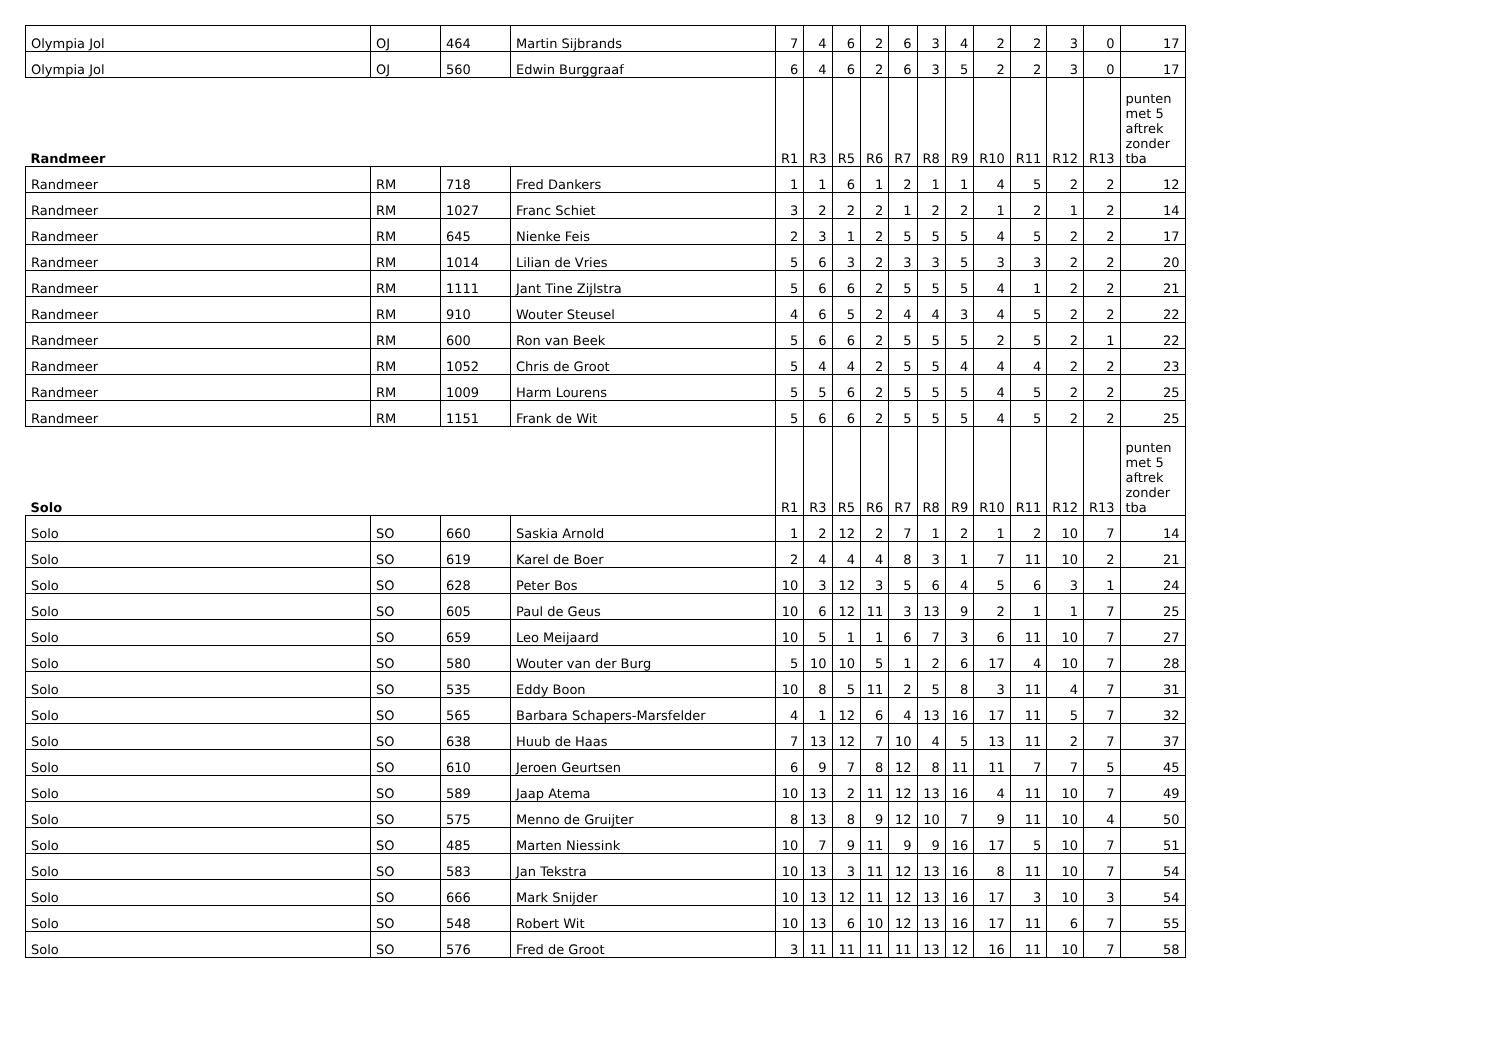| Olympia Jol | OJ | 464 | Martin Sijbrands | 7 | 4 | 6 | 2 | 6 | 3 | 4 | 2 | 2 | 3 | 0 | 17 |
| Olympia Jol | OJ | 560 | Edwin Burggraaf | 6 | 4 | 6 | 2 | 6 | 3 | 5 | 2 | 2 | 3 | 0 | 17 |
| Randmeer | | | | R1 | R3 | R5 | R6 | R7 | R8 | R9 | R10 | R11 | R12 | R13 | punten met 5 aftrek zonder tba |
| Randmeer | RM | 718 | Fred Dankers | 1 | 1 | 6 | 1 | 2 | 1 | 1 | 4 | 5 | 2 | 2 | 12 |
| Randmeer | RM | 1027 | Franc Schiet | 3 | 2 | 2 | 2 | 1 | 2 | 2 | 1 | 2 | 1 | 2 | 14 |
| Randmeer | RM | 645 | Nienke Feis | 2 | 3 | 1 | 2 | 5 | 5 | 5 | 4 | 5 | 2 | 2 | 17 |
| Randmeer | RM | 1014 | Lilian de Vries | 5 | 6 | 3 | 2 | 3 | 3 | 5 | 3 | 3 | 2 | 2 | 20 |
| Randmeer | RM | 1111 | Jant Tine Zijlstra | 5 | 6 | 6 | 2 | 5 | 5 | 5 | 4 | 1 | 2 | 2 | 21 |
| Randmeer | RM | 910 | Wouter Steusel | 4 | 6 | 5 | 2 | 4 | 4 | 3 | 4 | 5 | 2 | 2 | 22 |
| Randmeer | RM | 600 | Ron van Beek | 5 | 6 | 6 | 2 | 5 | 5 | 5 | 2 | 5 | 2 | 1 | 22 |
| Randmeer | RM | 1052 | Chris de Groot | 5 | 4 | 4 | 2 | 5 | 5 | 4 | 4 | 4 | 2 | 2 | 23 |
| Randmeer | RM | 1009 | Harm Lourens | 5 | 5 | 6 | 2 | 5 | 5 | 5 | 4 | 5 | 2 | 2 | 25 |
| Randmeer | RM | 1151 | Frank de Wit | 5 | 6 | 6 | 2 | 5 | 5 | 5 | 4 | 5 | 2 | 2 | 25 |
| Solo | | | | R1 | R3 | R5 | R6 | R7 | R8 | R9 | R10 | R11 | R12 | R13 | punten met 5 aftrek zonder tba |
| Solo | SO | 660 | Saskia Arnold | 1 | 2 | 12 | 2 | 7 | 1 | 2 | 1 | 2 | 10 | 7 | 14 |
| Solo | SO | 619 | Karel de Boer | 2 | 4 | 4 | 4 | 8 | 3 | 1 | 7 | 11 | 10 | 2 | 21 |
| Solo | SO | 628 | Peter Bos | 10 | 3 | 12 | 3 | 5 | 6 | 4 | 5 | 6 | 3 | 1 | 24 |
| Solo | SO | 605 | Paul de Geus | 10 | 6 | 12 | 11 | 3 | 13 | 9 | 2 | 1 | 1 | 7 | 25 |
| Solo | SO | 659 | Leo Meijaard | 10 | 5 | 1 | 1 | 6 | 7 | 3 | 6 | 11 | 10 | 7 | 27 |
| Solo | SO | 580 | Wouter van der Burg | 5 | 10 | 10 | 5 | 1 | 2 | 6 | 17 | 4 | 10 | 7 | 28 |
| Solo | SO | 535 | Eddy Boon | 10 | 8 | 5 | 11 | 2 | 5 | 8 | 3 | 11 | 4 | 7 | 31 |
| Solo | SO | 565 | Barbara Schapers-Marsfelder | 4 | 1 | 12 | 6 | 4 | 13 | 16 | 17 | 11 | 5 | 7 | 32 |
| Solo | SO | 638 | Huub de Haas | 7 | 13 | 12 | 7 | 10 | 4 | 5 | 13 | 11 | 2 | 7 | 37 |
| Solo | SO | 610 | Jeroen Geurtsen | 6 | 9 | 7 | 8 | 12 | 8 | 11 | 11 | 7 | 7 | 5 | 45 |
| Solo | SO | 589 | Jaap Atema | 10 | 13 | 2 | 11 | 12 | 13 | 16 | 4 | 11 | 10 | 7 | 49 |
| Solo | SO | 575 | Menno de Gruijter | 8 | 13 | 8 | 9 | 12 | 10 | 7 | 9 | 11 | 10 | 4 | 50 |
| Solo | SO | 485 | Marten Niessink | 10 | 7 | 9 | 11 | 9 | 9 | 16 | 17 | 5 | 10 | 7 | 51 |
| Solo | SO | 583 | Jan Tekstra | 10 | 13 | 3 | 11 | 12 | 13 | 16 | 8 | 11 | 10 | 7 | 54 |
| Solo | SO | 666 | Mark Snijder | 10 | 13 | 12 | 11 | 12 | 13 | 16 | 17 | 3 | 10 | 3 | 54 |
| Solo | SO | 548 | Robert Wit | 10 | 13 | 6 | 10 | 12 | 13 | 16 | 17 | 11 | 6 | 7 | 55 |
| Solo | SO | 576 | Fred de Groot | 3 | 11 | 11 | 11 | 11 | 13 | 12 | 16 | 11 | 10 | 7 | 58 |